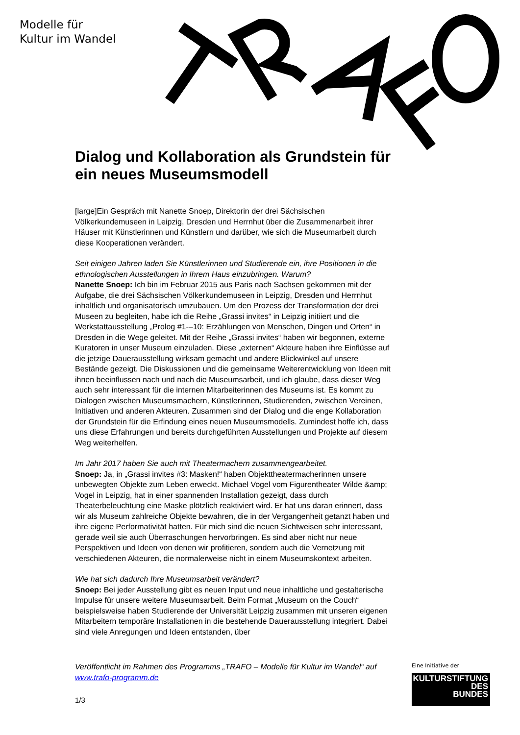Modelle für
Kultur im Wandel
Dialog und Kollaboration als Grundstein für ein neues Museumsmodell
[large]Ein Gespräch mit Nanette Snoep, Direktorin der drei Sächsischen Völkerkundemuseen in Leipzig, Dresden und Herrnhut über die Zusammenarbeit ihrer Häuser mit Künstlerinnen und Künstlern und darüber, wie sich die Museumarbeit durch diese Kooperationen verändert.
Seit einigen Jahren laden Sie Künstlerinnen und Studierende ein, ihre Positionen in die ethnologischen Ausstellungen in Ihrem Haus einzubringen. Warum?
Nanette Snoep: Ich bin im Februar 2015 aus Paris nach Sachsen gekommen mit der Aufgabe, die drei Sächsischen Völkerkundemuseen in Leipzig, Dresden und Herrnhut inhaltlich und organisatorisch umzubauen. Um den Prozess der Transformation der drei Museen zu begleiten, habe ich die Reihe „Grassi invites“ in Leipzig initiiert und die Werkstattausstellung „Prolog #1-–10: Erzählungen von Menschen, Dingen und Orten“ in Dresden in die Wege geleitet. Mit der Reihe „Grassi invites“ haben wir begonnen, externe Kuratoren in unser Museum einzuladen. Diese „externen“ Akteure haben ihre Einflüsse auf die jetzige Dauerausstellung wirksam gemacht und andere Blickwinkel auf unsere Bestände gezeigt. Die Diskussionen und die gemeinsame Weiterentwicklung von Ideen mit ihnen beeinflussen nach und nach die Museumsarbeit, und ich glaube, dass dieser Weg auch sehr interessant für die internen Mitarbeiterinnen des Museums ist. Es kommt zu Dialogen zwischen Museumsmachern, Künstlerinnen, Studierenden, zwischen Vereinen, Initiativen und anderen Akteuren. Zusammen sind der Dialog und die enge Kollaboration der Grundstein für die Erfindung eines neuen Museumsmodells. Zumindest hoffe ich, dass uns diese Erfahrungen und bereits durchgeführten Ausstellungen und Projekte auf diesem Weg weiterhelfen.
Im Jahr 2017 haben Sie auch mit Theatermachern zusammengearbeitet.
Snoep: Ja, in „Grassi invites #3: Masken!“ haben Objekttheatermacherinnen unsere unbewegten Objekte zum Leben erweckt. Michael Vogel vom Figurentheater Wilde &amp; Vogel in Leipzig, hat in einer spannenden Installation gezeigt, dass durch Theaterbeleuchtung eine Maske plötzlich reaktiviert wird. Er hat uns daran erinnert, dass wir als Museum zahlreiche Objekte bewahren, die in der Vergangenheit getanzt haben und ihre eigene Performativität hatten. Für mich sind die neuen Sichtweisen sehr interessant, gerade weil sie auch Überraschungen hervorbringen. Es sind aber nicht nur neue Perspektiven und Ideen von denen wir profitieren, sondern auch die Vernetzung mit verschiedenen Akteuren, die normalerweise nicht in einem Museumskontext arbeiten.
Wie hat sich dadurch Ihre Museumsarbeit verändert?
Snoep: Bei jeder Ausstellung gibt es neuen Input und neue inhaltliche und gestalterische Impulse für unsere weitere Museumsarbeit. Beim Format „Museum on the Couch“ beispielsweise haben Studierende der Universität Leipzig zusammen mit unseren eigenen Mitarbeitern temporäre Installationen in die bestehende Dauerausstellung integriert. Dabei sind viele Anregungen und Ideen entstanden, über
Veröffentlicht im Rahmen des Programms „TRAFO – Modelle für Kultur im Wandel“ auf www.trafo-programm.de
1/3
Eine Initiative der
KULTURSTIFTUNG
DES
BUNDES